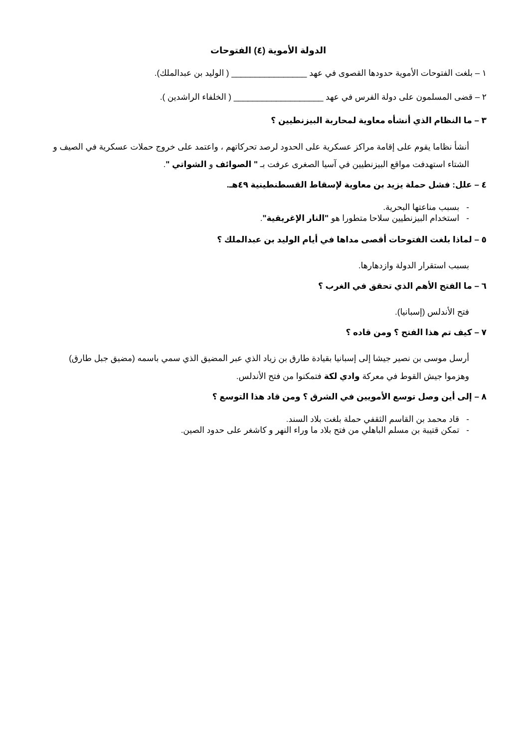الدولة الأموية (٤) الفتوحات
١ – بلغت الفتوحات الأموية حدودها القصوى في عهد ________________ ( الوليد بن عبدالملك).
٢ – قضى المسلمون على دولة الفرس في عهد ___________________ ( الخلفاء الراشدين ).
٣ – ما النظام الذي أنشأه معاوية لمحاربة البيزنطيين ؟
أنشأ نظاما يقوم على إقامة مراكز عسكرية على الحدود لرصد تحركاتهم ، واعتمد على خروج حملات عسكرية في الصيف و الشتاء استهدفت مواقع البيزنطيين في آسيا الصغرى عرفت بـ " الصوائف و الشواتي ".
٤ – علل: فشل حملة يزيد بن معاوية لإسقاط القسطنطينية ٤٩هـ.
- بسبب مناعتها البحرية.
- استخدام البيزنطيين سلاحا متطورا هو "النار الإغريقية".
٥ – لماذا بلغت الفتوحات أقصى مداها في أيام الوليد بن عبدالملك ؟
بسبب استقرار الدولة وازدهارها.
٦ – ما الفتح الأهم الذي تحقق في الغرب ؟
فتح الأندلس (إسبانيا).
٧ – كيف تم هذا الفتح ؟ ومن قاده ؟
أرسل موسى بن نصير جيشا إلى إسبانيا بقيادة طارق بن زياد الذي عبر المضيق الذي سمي باسمه (مضيق جبل طارق) وهزموا جيش القوط في معركة وادي لكة فتمكنوا من فتح الأندلس.
٨ – إلى أين وصل توسع الأمويين في الشرق ؟ ومن قاد هذا التوسع ؟
- قاد محمد بن القاسم الثقفي حملة بلغت بلاد السند.
- تمكن قتيبة بن مسلم الباهلي من فتح بلاد ما وراء النهر و كاشغر على حدود الصين.